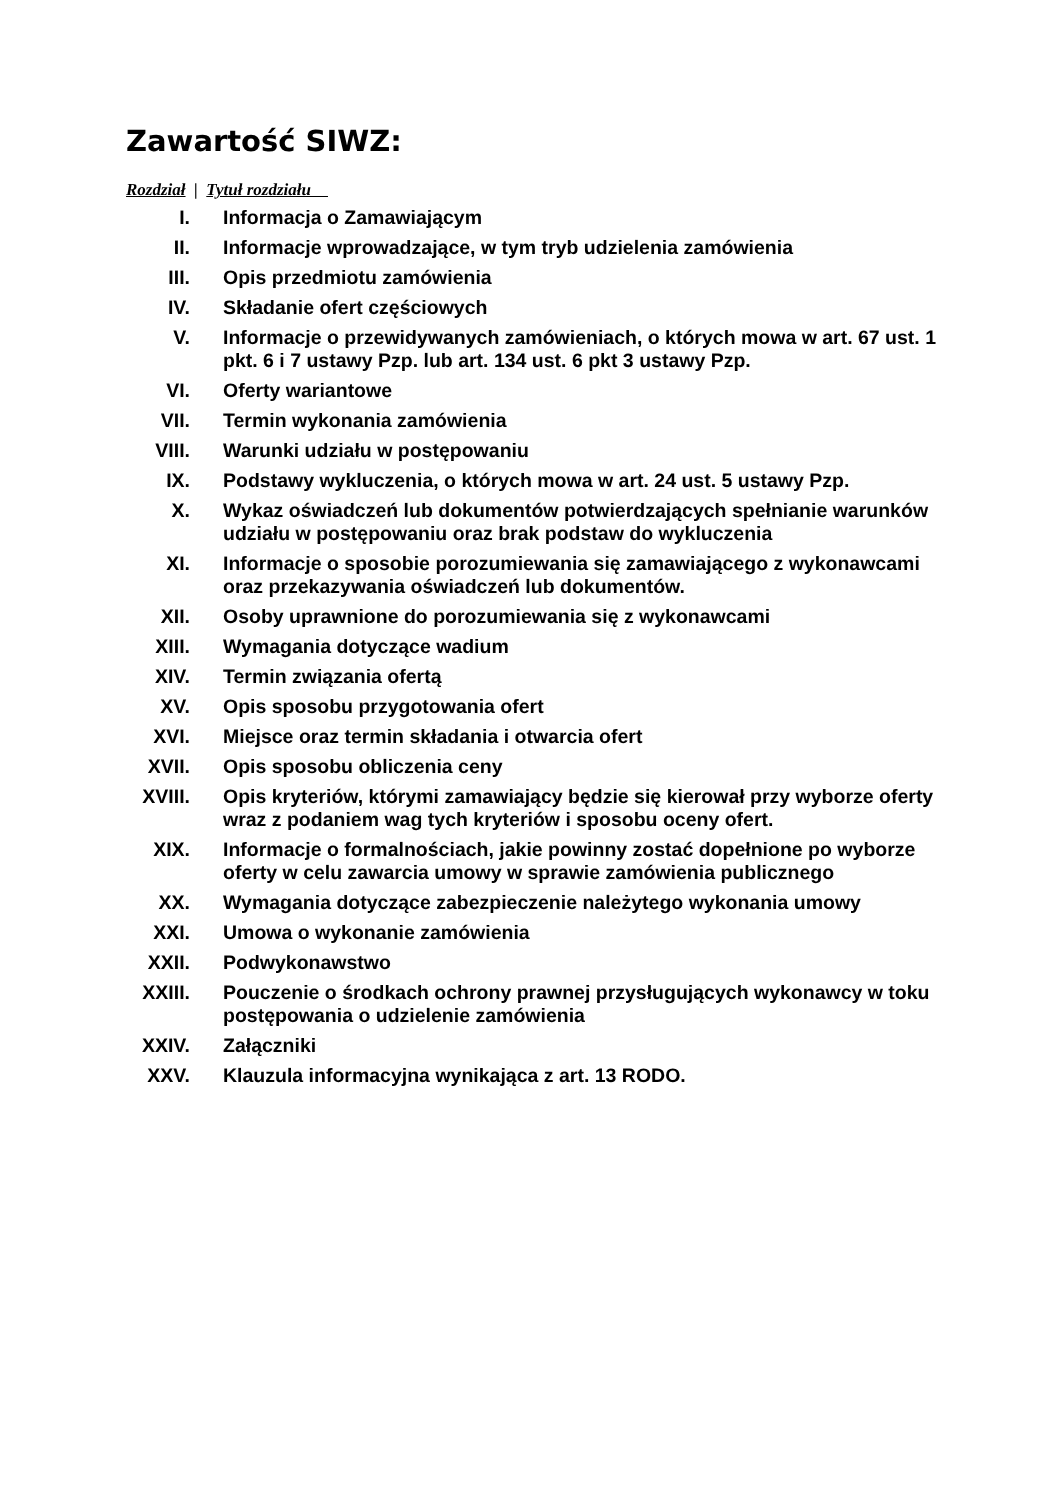Zawartość SIWZ:
Rozdział | Tytuł rozdziału
| I. | Informacja o Zamawiającym |
| II. | Informacje wprowadzające, w tym tryb udzielenia zamówienia |
| III. | Opis przedmiotu zamówienia |
| IV. | Składanie ofert częściowych |
| V. | Informacje o przewidywanych zamówieniach, o których mowa w art. 67 ust. 1 pkt. 6 i 7 ustawy Pzp. lub art. 134 ust. 6 pkt 3 ustawy Pzp. |
| VI. | Oferty wariantowe |
| VII. | Termin wykonania zamówienia |
| VIII. | Warunki udziału w postępowaniu |
| IX. | Podstawy wykluczenia, o których mowa w art. 24 ust. 5 ustawy Pzp. |
| X. | Wykaz oświadczeń lub dokumentów potwierdzających spełnianie warunków udziału w postępowaniu oraz brak podstaw do wykluczenia |
| XI. | Informacje o sposobie porozumiewania się zamawiającego z wykonawcami oraz przekazywania oświadczeń lub dokumentów. |
| XII. | Osoby uprawnione do porozumiewania się z wykonawcami |
| XIII. | Wymagania dotyczące wadium |
| XIV. | Termin związania ofertą |
| XV. | Opis sposobu przygotowania ofert |
| XVI. | Miejsce oraz termin składania i otwarcia ofert |
| XVII. | Opis sposobu obliczenia ceny |
| XVIII. | Opis kryteriów, którymi zamawiający będzie się kierował przy wyborze oferty wraz z podaniem wag tych kryteriów i sposobu oceny ofert. |
| XIX. | Informacje o formalnościach, jakie powinny zostać dopełnione po wyborze oferty w celu zawarcia umowy w sprawie zamówienia publicznego |
| XX. | Wymagania dotyczące zabezpieczenie należytego wykonania umowy |
| XXI. | Umowa o wykonanie zamówienia |
| XXII. | Podwykonawstwo |
| XXIII. | Pouczenie o środkach ochrony prawnej przysługujących wykonawcy w toku postępowania o udzielenie zamówienia |
| XXIV. | Załączniki |
| XXV. | Klauzula informacyjna wynikająca z art. 13 RODO. |